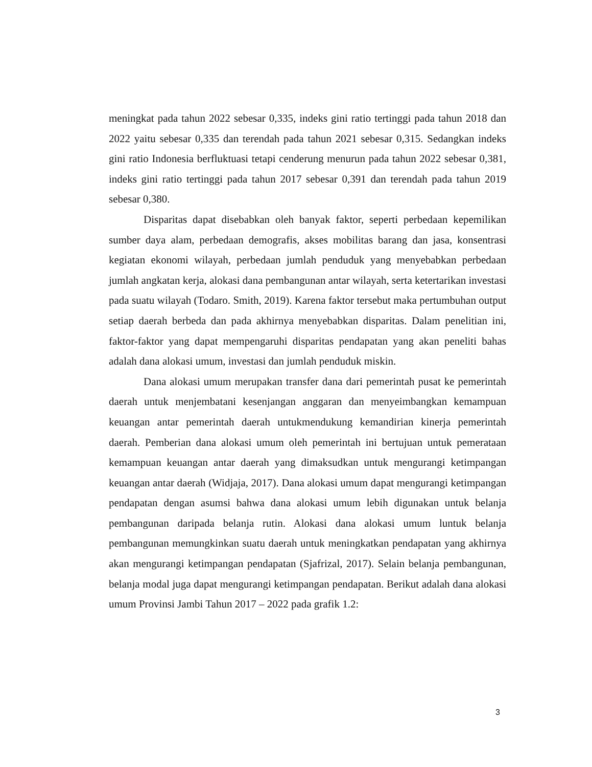meningkat pada tahun 2022 sebesar 0,335, indeks gini ratio tertinggi pada tahun 2018 dan 2022 yaitu sebesar 0,335 dan terendah pada tahun 2021 sebesar 0,315. Sedangkan indeks gini ratio Indonesia berfluktuasi tetapi cenderung menurun pada tahun 2022 sebesar 0,381, indeks gini ratio tertinggi pada tahun 2017 sebesar 0,391 dan terendah pada tahun 2019 sebesar 0,380.
Disparitas dapat disebabkan oleh banyak faktor, seperti perbedaan kepemilikan sumber daya alam, perbedaan demografis, akses mobilitas barang dan jasa, konsentrasi kegiatan ekonomi wilayah, perbedaan jumlah penduduk yang menyebabkan perbedaan jumlah angkatan kerja, alokasi dana pembangunan antar wilayah, serta ketertarikan investasi pada suatu wilayah (Todaro. Smith, 2019). Karena faktor tersebut maka pertumbuhan output setiap daerah berbeda dan pada akhirnya menyebabkan disparitas. Dalam penelitian ini, faktor-faktor yang dapat mempengaruhi disparitas pendapatan yang akan peneliti bahas adalah dana alokasi umum, investasi dan jumlah penduduk miskin.
Dana alokasi umum merupakan transfer dana dari pemerintah pusat ke pemerintah daerah untuk menjembatani kesenjangan anggaran dan menyeimbangkan kemampuan keuangan antar pemerintah daerah untukmendukung kemandirian kinerja pemerintah daerah. Pemberian dana alokasi umum oleh pemerintah ini bertujuan untuk pemerataan kemampuan keuangan antar daerah yang dimaksudkan untuk mengurangi ketimpangan keuangan antar daerah (Widjaja, 2017). Dana alokasi umum dapat mengurangi ketimpangan pendapatan dengan asumsi bahwa dana alokasi umum lebih digunakan untuk belanja pembangunan daripada belanja rutin. Alokasi dana alokasi umum luntuk belanja pembangunan memungkinkan suatu daerah untuk meningkatkan pendapatan yang akhirnya akan mengurangi ketimpangan pendapatan (Sjafrizal, 2017). Selain belanja pembangunan, belanja modal juga dapat mengurangi ketimpangan pendapatan. Berikut adalah dana alokasi umum Provinsi Jambi Tahun 2017 – 2022 pada grafik 1.2:
3